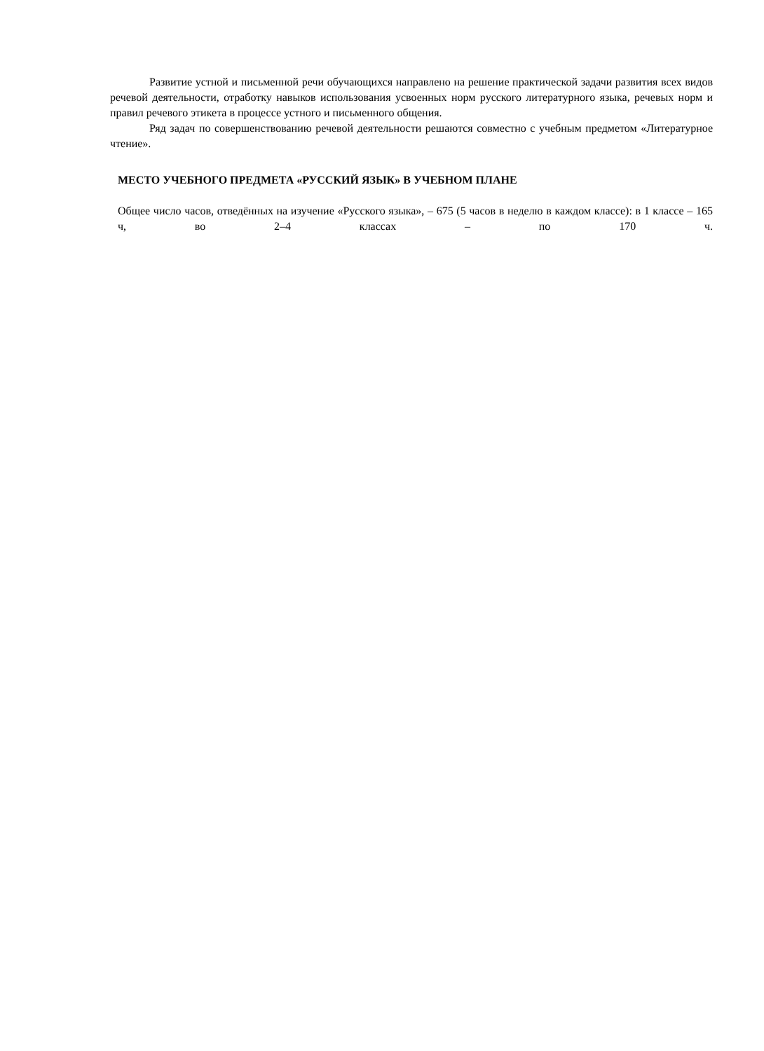Развитие устной и письменной речи обучающихся направлено на решение практической задачи развития всех видов речевой деятельности, отработку навыков использования усвоенных норм русского литературного языка, речевых норм и правил речевого этикета в процессе устного и письменного общения.
Ряд задач по совершенствованию речевой деятельности решаются совместно с учебным предметом «Литературное чтение».
МЕСТО УЧЕБНОГО ПРЕДМЕТА «РУССКИЙ ЯЗЫК» В УЧЕБНОМ ПЛАНЕ
Общее число часов, отведённых на изучение «Русского языка», – 675 (5 часов в неделю в каждом классе): в 1 классе – 165 ч, во 2–4 классах – по 170 ч.